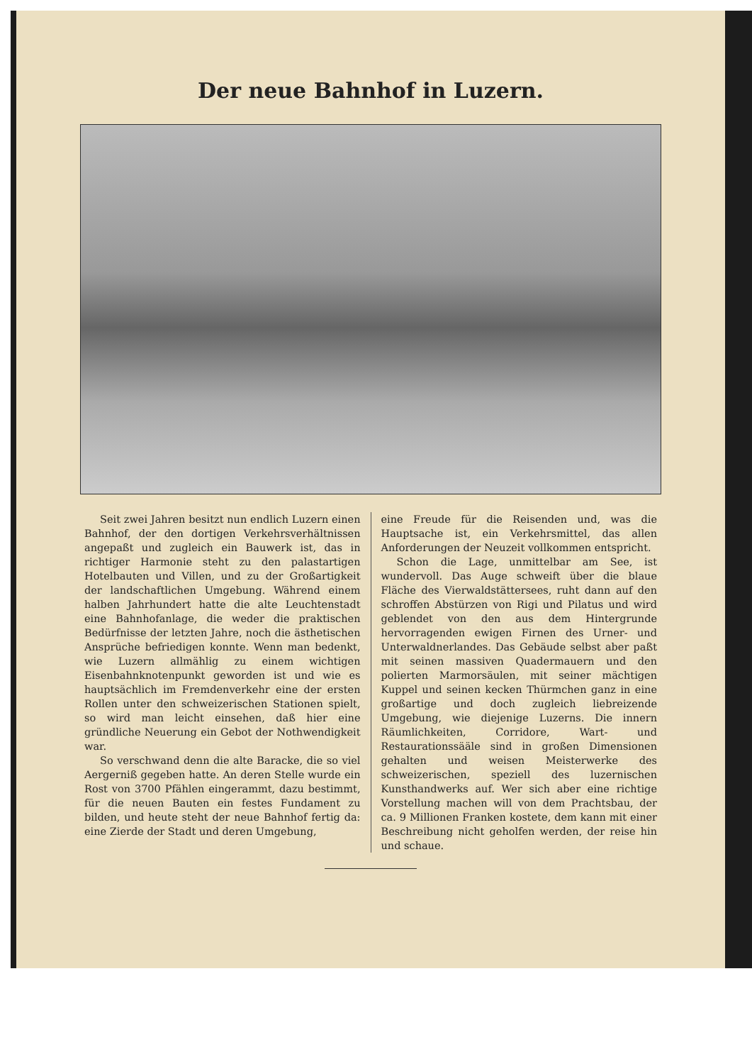Der neue Bahnhof in Luzern.
Seit zwei Jahren besitzt nun endlich Luzern einen Bahnhof, der den dortigen Verkehrsverhältnissen angepaßt und zugleich ein Bauwerk ist, das in richtiger Harmonie steht zu den palastartigen Hotelbauten und Villen, und zu der Großartigkeit der landschaftlichen Umgebung. Während einem halben Jahrhundert hatte die alte Leuchtenstadt eine Bahnhofanlage, die weder die praktischen Bedürfnisse der letzten Jahre, noch die ästhetischen Ansprüche befriedigen konnte. Wenn man bedenkt, wie Luzern allmählig zu einem wichtigen Eisenbahnknotenpunkt geworden ist und wie es hauptsächlich im Fremdenverkehr eine der ersten Rollen unter den schweizerischen Stationen spielt, so wird man leicht einsehen, daß hier eine gründliche Neuerung ein Gebot der Nothwendigkeit war.
So verschwand denn die alte Baracke, die so viel Aergerniß gegeben hatte. An deren Stelle wurde ein Rost von 3700 Pfählen eingerammt, dazu bestimmt, für die neuen Bauten ein festes Fundament zu bilden, und heute steht der neue Bahnhof fertig da: eine Zierde der Stadt und deren Umgebung,
eine Freude für die Reisenden und, was die Hauptsache ist, ein Verkehrsmittel, das allen Anforderungen der Neuzeit vollkommen entspricht.
Schon die Lage, unmittelbar am See, ist wundervoll. Das Auge schweift über die blaue Fläche des Vierwaldstättersees, ruht dann auf den schroffen Abstürzen von Rigi und Pilatus und wird geblendet von den aus dem Hintergrunde hervorragenden ewigen Firnen des Urner- und Unterwaldnerlandes. Das Gebäude selbst aber paßt mit seinen massiven Quadermauern und den polierten Marmorsäulen, mit seiner mächtigen Kuppel und seinen kecken Thürmchen ganz in eine großartige und doch zugleich liebreizende Umgebung, wie diejenige Luzerns. Die innern Räumlichkeiten, Corridore, Wart- und Restaurationssääle sind in großen Dimensionen gehalten und weisen Meisterwerke des schweizerischen, speziell des luzernischen Kunsthandwerks auf. Wer sich aber eine richtige Vorstellung machen will von dem Prachtsbau, der ca. 9 Millionen Franken kostete, dem kann mit einer Beschreibung nicht geholfen werden, der reise hin und schaue.